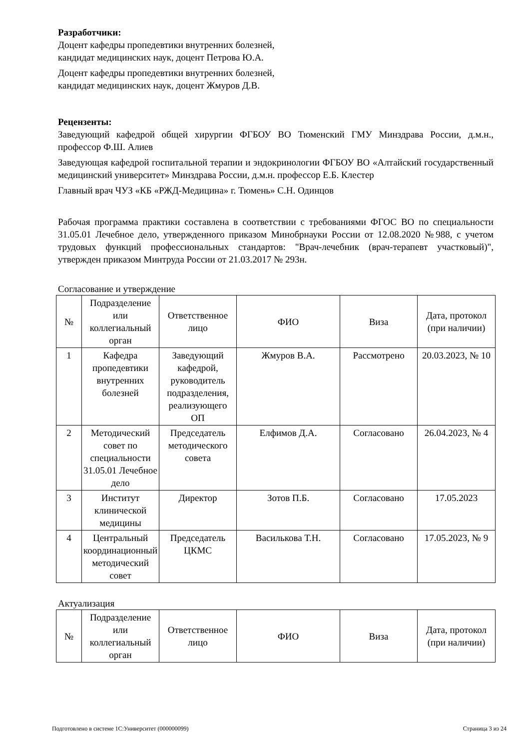Разработчики:
Доцент кафедры пропедевтики внутренних болезней,
кандидат медицинских наук, доцент Петрова Ю.А.
Доцент кафедры пропедевтики внутренних болезней,
кандидат медицинских наук, доцент Жмуров Д.В.
Рецензенты:
Заведующий кафедрой общей хирургии ФГБОУ ВО Тюменский ГМУ Минздрава России, д.м.н., профессор Ф.Ш. Алиев
Заведующая кафедрой госпитальной терапии и эндокринологии ФГБОУ ВО «Алтайский государственный медицинский университет» Минздрава России, д.м.н. профессор Е.Б. Клестер
Главный врач ЧУЗ «КБ «РЖД-Медицина» г. Тюмень» С.Н. Одинцов
Рабочая программа практики составлена в соответствии с требованиями ФГОС ВО по специальности 31.05.01 Лечебное дело, утвержденного приказом Минобрнауки России от 12.08.2020 №988, с учетом трудовых функций профессиональных стандартов: "Врач-лечебник (врач-терапевт участковый)", утвержден приказом Минтруда России от 21.03.2017 № 293н.
Согласование и утверждение
| № | Подразделение или коллегиальный орган | Ответственное лицо | ФИО | Виза | Дата, протокол (при наличии) |
| --- | --- | --- | --- | --- | --- |
| 1 | Кафедра пропедевтики внутренних болезней | Заведующий кафедрой, руководитель подразделения, реализующего ОП | Жмуров В.А. | Рассмотрено | 20.03.2023, № 10 |
| 2 | Методический совет по специальности 31.05.01 Лечебное дело | Председатель методического совета | Елфимов Д.А. | Согласовано | 26.04.2023, № 4 |
| 3 | Институт клинической медицины | Директор | Зотов П.Б. | Согласовано | 17.05.2023 |
| 4 | Центральный координационный методический совет | Председатель ЦКМС | Василькова Т.Н. | Согласовано | 17.05.2023, № 9 |
Актуализация
| № | Подразделение или коллегиальный орган | Ответственное лицо | ФИО | Виза | Дата, протокол (при наличии) |
| --- | --- | --- | --- | --- | --- |
Подготовлено в системе 1С:Университет (000000099) Страница 3 из 24